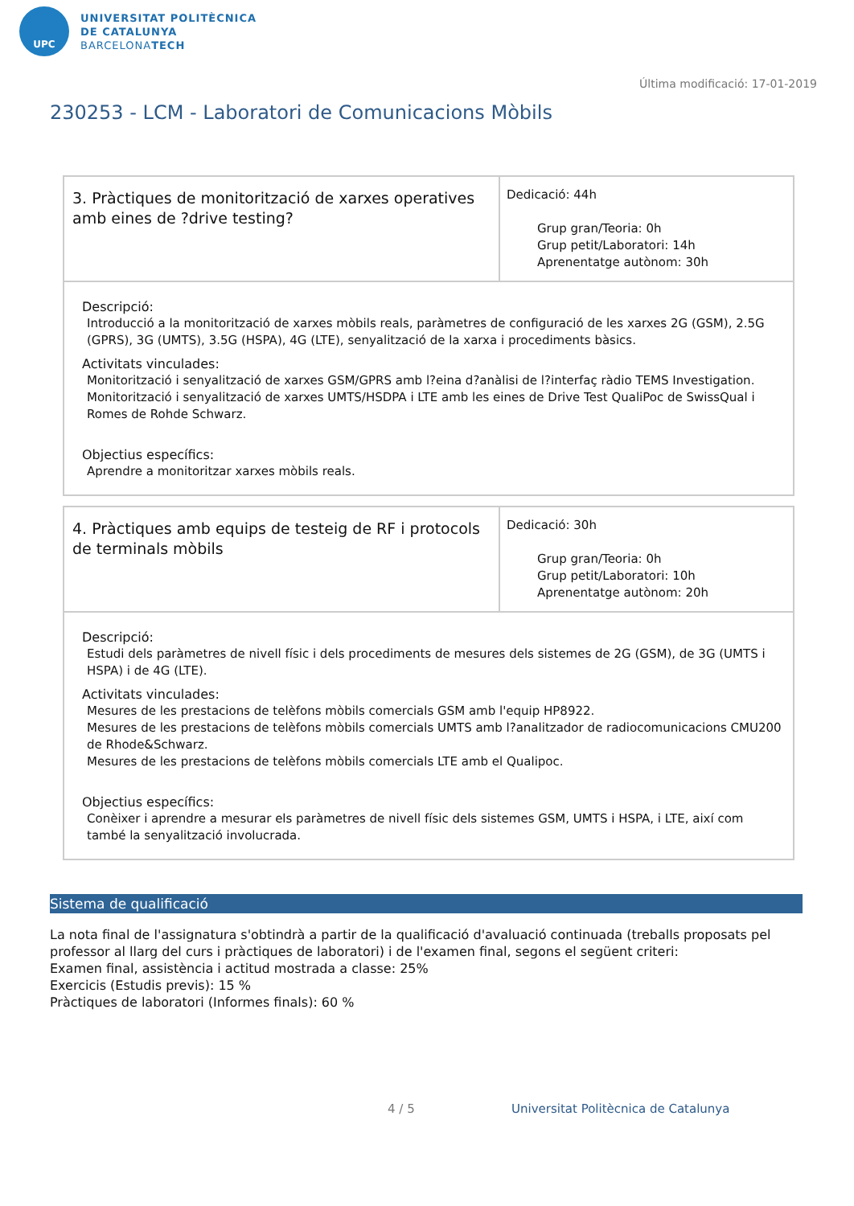UPC
UNIVERSITAT POLITÈCNICA
DE CATALUNYA
BARCELONATECH
Última modificació: 17-01-2019
230253 - LCM - Laboratori de Comunicacions Mòbils
| 3. Pràctiques de monitorització de xarxes operatives amb eines de ?drive testing? | Dedicació: 44h Grup gran/Teoria: 0h Grup petit/Laboratori: 14h Aprenentatge autònom: 30h |
Descripció:
Introducció a la monitorització de xarxes mòbils reals, paràmetres de configuració de les xarxes 2G (GSM), 2.5G (GPRS), 3G (UMTS), 3.5G (HSPA), 4G (LTE), senyalització de la xarxa i procediments bàsics.
Activitats vinculades:
Monitorització i senyalització de xarxes GSM/GPRS amb l?eina d?anàlisi de l?interfaç ràdio TEMS Investigation.
Monitorització i senyalització de xarxes UMTS/HSDPA i LTE amb les eines de Drive Test QualiPoc de SwissQual i Romes de Rohde Schwarz.
Objectius específics:
Aprendre a monitoritzar xarxes mòbils reals.
| 4. Pràctiques amb equips de testeig de RF i protocols de terminals mòbils | Dedicació: 30h Grup gran/Teoria: 0h Grup petit/Laboratori: 10h Aprenentatge autònom: 20h |
Descripció:
Estudi dels paràmetres de nivell físic i dels procediments de mesures dels sistemes de 2G (GSM), de 3G (UMTS i HSPA) i de 4G (LTE).
Activitats vinculades:
Mesures de les prestacions de telèfons mòbils comercials GSM amb l'equip HP8922.
Mesures de les prestacions de telèfons mòbils comercials UMTS amb l?analitzador de radiocomunicacions CMU200 de Rhode&Schwarz.
Mesures de les prestacions de telèfons mòbils comercials LTE amb el Qualipoc.
Objectius específics:
Conèixer i aprendre a mesurar els paràmetres de nivell físic dels sistemes GSM, UMTS i HSPA, i LTE, així com també la senyalització involucrada.
Sistema de qualificació
La nota final de l'assignatura s'obtindrà a partir de la qualificació d'avaluació continuada (treballs proposats pel professor al llarg del curs i pràctiques de laboratori) i de l'examen final, segons el següent criteri:
Examen final, assistència i actitud mostrada a classe: 25%
Exercicis (Estudis previs): 15 %
Pràctiques de laboratori (Informes finals): 60 %
4 / 5
Universitat Politècnica de Catalunya